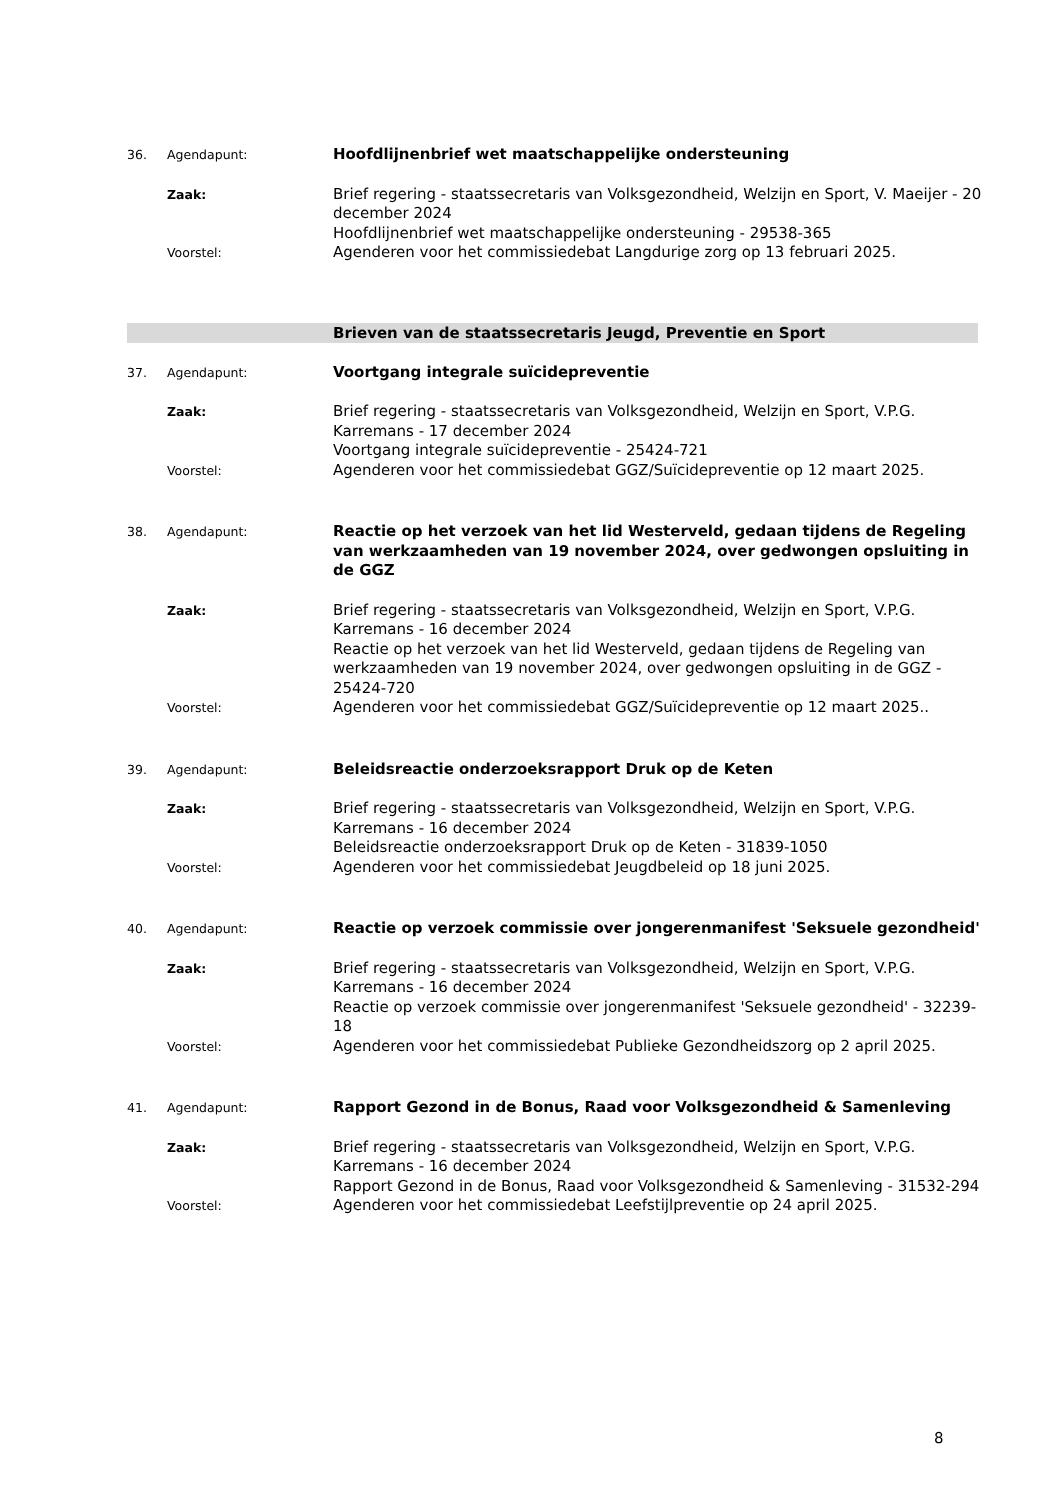36. Agendapunt:
Hoofdlijnenbrief wet maatschappelijke ondersteuning
Zaak:
Brief regering - staatssecretaris van Volksgezondheid, Welzijn en Sport, V. Maeijer - 20 december 2024
Hoofdlijnenbrief wet maatschappelijke ondersteuning - 29538-365
Voorstel:
Agenderen voor het commissiedebat Langdurige zorg op 13 februari 2025.
Brieven van de staatssecretaris Jeugd, Preventie en Sport
37. Agendapunt:
Voortgang integrale suïcidepreventie
Zaak:
Brief regering - staatssecretaris van Volksgezondheid, Welzijn en Sport, V.P.G. Karremans - 17 december 2024
Voortgang integrale suïcidepreventie - 25424-721
Voorstel:
Agenderen voor het commissiedebat GGZ/Suïcidepreventie op 12 maart 2025.
38. Agendapunt:
Reactie op het verzoek van het lid Westerveld, gedaan tijdens de Regeling van werkzaamheden van 19 november 2024, over gedwongen opsluiting in de GGZ
Zaak:
Brief regering - staatssecretaris van Volksgezondheid, Welzijn en Sport, V.P.G. Karremans - 16 december 2024
Reactie op het verzoek van het lid Westerveld, gedaan tijdens de Regeling van werkzaamheden van 19 november 2024, over gedwongen opsluiting in de GGZ - 25424-720
Voorstel:
Agenderen voor het commissiedebat GGZ/Suïcidepreventie op 12 maart 2025..
39. Agendapunt:
Beleidsreactie onderzoeksrapport Druk op de Keten
Zaak:
Brief regering - staatssecretaris van Volksgezondheid, Welzijn en Sport, V.P.G. Karremans - 16 december 2024
Beleidsreactie onderzoeksrapport Druk op de Keten - 31839-1050
Voorstel:
Agenderen voor het commissiedebat Jeugdbeleid op 18 juni 2025.
40. Agendapunt:
Reactie op verzoek commissie over jongerenmanifest 'Seksuele gezondheid'
Zaak:
Brief regering - staatssecretaris van Volksgezondheid, Welzijn en Sport, V.P.G. Karremans - 16 december 2024
Reactie op verzoek commissie over jongerenmanifest 'Seksuele gezondheid' - 32239-18
Voorstel:
Agenderen voor het commissiedebat Publieke Gezondheidszorg op 2 april 2025.
41. Agendapunt:
Rapport Gezond in de Bonus, Raad voor Volksgezondheid & Samenleving
Zaak:
Brief regering - staatssecretaris van Volksgezondheid, Welzijn en Sport, V.P.G. Karremans - 16 december 2024
Rapport Gezond in de Bonus, Raad voor Volksgezondheid & Samenleving - 31532-294
Voorstel:
Agenderen voor het commissiedebat Leefstijlpreventie op 24 april 2025.
8